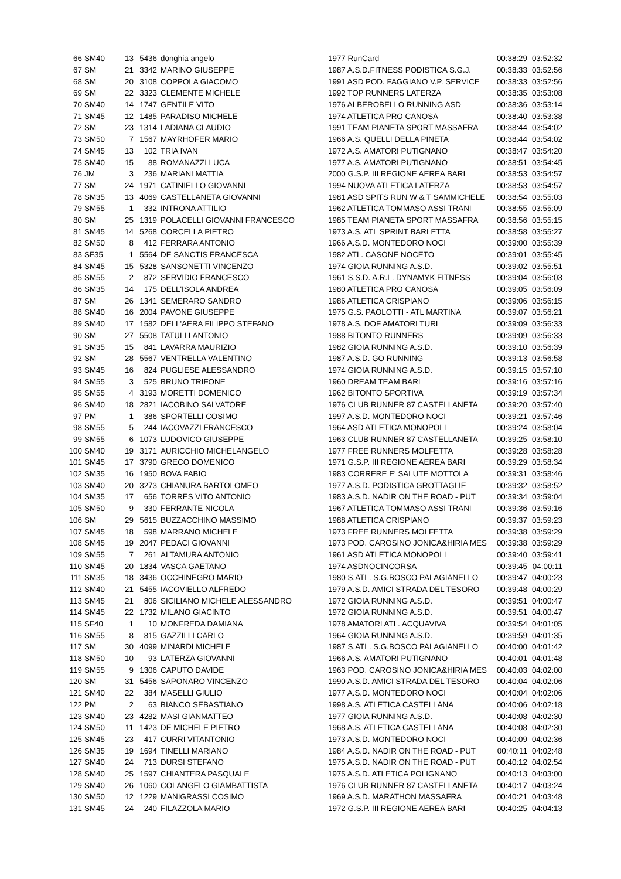| 66 | SM40 | 13 | 5436 | donghia angelo | 1977 RunCard | 00:38:29 | 03:52:32 |
| 67 | SM | 21 | 3342 | MARINO GIUSEPPE | 1987 A.S.D.FITNESS PODISTICA S.G.J. | 00:38:33 | 03:52:56 |
| 68 | SM | 20 | 3108 | COPPOLA GIACOMO | 1991 ASD POD. FAGGIANO V.P. SERVICE | 00:38:33 | 03:52:56 |
| 69 | SM | 22 | 3323 | CLEMENTE MICHELE | 1992 TOP RUNNERS LATERZA | 00:38:35 | 03:53:08 |
| 70 | SM40 | 14 | 1747 | GENTILE VITO | 1976 ALBEROBELLO RUNNING ASD | 00:38:36 | 03:53:14 |
| 71 | SM45 | 12 | 1485 | PARADISO MICHELE | 1974 ATLETICA PRO CANOSA | 00:38:40 | 03:53:38 |
| 72 | SM | 23 | 1314 | LADIANA CLAUDIO | 1991 TEAM PIANETA SPORT MASSAFRA | 00:38:44 | 03:54:02 |
| 73 | SM50 | 7 | 1567 | MAYRHOFER MARIO | 1966 A.S. QUELLI DELLA PINETA | 00:38:44 | 03:54:02 |
| 74 | SM45 | 13 | 102 | TRIA IVAN | 1972 A.S. AMATORI PUTIGNANO | 00:38:47 | 03:54:20 |
| 75 | SM40 | 15 | 88 | ROMANAZZI LUCA | 1977 A.S. AMATORI PUTIGNANO | 00:38:51 | 03:54:45 |
| 76 | JM | 3 | 236 | MARIANI MATTIA | 2000 G.S.P. III REGIONE AEREA BARI | 00:38:53 | 03:54:57 |
| 77 | SM | 24 | 1971 | CATINIELLO GIOVANNI | 1994 NUOVA ATLETICA LATERZA | 00:38:53 | 03:54:57 |
| 78 | SM35 | 13 | 4069 | CASTELLANETA GIOVANNI | 1981 ASD SPITS RUN W & T SAMMICHELE | 00:38:54 | 03:55:03 |
| 79 | SM55 | 1 | 332 | INTRONA ATTILIO | 1962 ATLETICA TOMMASO ASSI TRANI | 00:38:55 | 03:55:09 |
| 80 | SM | 25 | 1319 | POLACELLI GIOVANNI FRANCESCO | 1985 TEAM PIANETA SPORT MASSAFRA | 00:38:56 | 03:55:15 |
| 81 | SM45 | 14 | 5268 | CORCELLA PIETRO | 1973 A.S. ATL SPRINT BARLETTA | 00:38:58 | 03:55:27 |
| 82 | SM50 | 8 | 412 | FERRARA ANTONIO | 1966 A.S.D. MONTEDORO NOCI | 00:39:00 | 03:55:39 |
| 83 | SF35 | 1 | 5564 | DE SANCTIS FRANCESCA | 1982 ATL. CASONE NOCETO | 00:39:01 | 03:55:45 |
| 84 | SM45 | 15 | 5328 | SANSONETTI VINCENZO | 1974 GIOIA RUNNING A.S.D. | 00:39:02 | 03:55:51 |
| 85 | SM55 | 2 | 872 | SERVIDIO FRANCESCO | 1961 S.S.D. A.R.L. DYNAMYK FITNESS | 00:39:04 | 03:56:03 |
| 86 | SM35 | 14 | 175 | DELL'ISOLA ANDREA | 1980 ATLETICA PRO CANOSA | 00:39:05 | 03:56:09 |
| 87 | SM | 26 | 1341 | SEMERARO SANDRO | 1986 ATLETICA CRISPIANO | 00:39:06 | 03:56:15 |
| 88 | SM40 | 16 | 2004 | PAVONE GIUSEPPE | 1975 G.S. PAOLOTTI - ATL MARTINA | 00:39:07 | 03:56:21 |
| 89 | SM40 | 17 | 1582 | DELL'AERA FILIPPO STEFANO | 1978 A.S. DOF AMATORI TURI | 00:39:09 | 03:56:33 |
| 90 | SM | 27 | 5508 | TATULLI ANTONIO | 1988 BITONTO RUNNERS | 00:39:09 | 03:56:33 |
| 91 | SM35 | 15 | 841 | LAVARRA MAURIZIO | 1982 GIOIA RUNNING A.S.D. | 00:39:10 | 03:56:39 |
| 92 | SM | 28 | 5567 | VENTRELLA VALENTINO | 1987 A.S.D. GO RUNNING | 00:39:13 | 03:56:58 |
| 93 | SM45 | 16 | 824 | PUGLIESE ALESSANDRO | 1974 GIOIA RUNNING A.S.D. | 00:39:15 | 03:57:10 |
| 94 | SM55 | 3 | 525 | BRUNO TRIFONE | 1960 DREAM TEAM BARI | 00:39:16 | 03:57:16 |
| 95 | SM55 | 4 | 3193 | MORETTI DOMENICO | 1962 BITONTO SPORTIVA | 00:39:19 | 03:57:34 |
| 96 | SM40 | 18 | 2821 | IACOBINO SALVATORE | 1976 CLUB RUNNER 87 CASTELLANETA | 00:39:20 | 03:57:40 |
| 97 | PM | 1 | 386 | SPORTELLI COSIMO | 1997 A.S.D. MONTEDORO NOCI | 00:39:21 | 03:57:46 |
| 98 | SM55 | 5 | 244 | IACOVAZZI FRANCESCO | 1964 ASD ATLETICA MONOPOLI | 00:39:24 | 03:58:04 |
| 99 | SM55 | 6 | 1073 | LUDOVICO GIUSEPPE | 1963 CLUB RUNNER 87 CASTELLANETA | 00:39:25 | 03:58:10 |
| 100 | SM40 | 19 | 3171 | AURICCHIO MICHELANGELO | 1977 FREE RUNNERS MOLFETTA | 00:39:28 | 03:58:28 |
| 101 | SM45 | 17 | 3790 | GRECO DOMENICO | 1971 G.S.P. III REGIONE AEREA BARI | 00:39:29 | 03:58:34 |
| 102 | SM35 | 16 | 1950 | BOVA FABIO | 1983 CORRERE E' SALUTE MOTTOLA | 00:39:31 | 03:58:46 |
| 103 | SM40 | 20 | 3273 | CHIANURA BARTOLOMEO | 1977 A.S.D. PODISTICA GROTTAGLIE | 00:39:32 | 03:58:52 |
| 104 | SM35 | 17 | 656 | TORRES VITO ANTONIO | 1983 A.S.D. NADIR ON THE ROAD - PUT | 00:39:34 | 03:59:04 |
| 105 | SM50 | 9 | 330 | FERRANTE NICOLA | 1967 ATLETICA TOMMASO ASSI TRANI | 00:39:36 | 03:59:16 |
| 106 | SM | 29 | 5615 | BUZZACCHINO MASSIMO | 1988 ATLETICA CRISPIANO | 00:39:37 | 03:59:23 |
| 107 | SM45 | 18 | 598 | MARRANO MICHELE | 1973 FREE RUNNERS MOLFETTA | 00:39:38 | 03:59:29 |
| 108 | SM45 | 19 | 2047 | PEDACI GIOVANNI | 1973 POD. CAROSINO JONICA&HIRIA MES | 00:39:38 | 03:59:29 |
| 109 | SM55 | 7 | 261 | ALTAMURA ANTONIO | 1961 ASD ATLETICA MONOPOLI | 00:39:40 | 03:59:41 |
| 110 | SM45 | 20 | 1834 | VASCA GAETANO | 1974 ASDNOCINCORSA | 00:39:45 | 04:00:11 |
| 111 | SM35 | 18 | 3436 | OCCHINEGRO MARIO | 1980 S.ATL. S.G.BOSCO PALAGIANELLO | 00:39:47 | 04:00:23 |
| 112 | SM40 | 21 | 5455 | IACOVIELLO ALFREDO | 1979 A.S.D. AMICI STRADA DEL TESORO | 00:39:48 | 04:00:29 |
| 113 | SM45 | 21 | 806 | SICILIANO MICHELE ALESSANDRO | 1972 GIOIA RUNNING A.S.D. | 00:39:51 | 04:00:47 |
| 114 | SM45 | 22 | 1732 | MILANO GIACINTO | 1972 GIOIA RUNNING A.S.D. | 00:39:51 | 04:00:47 |
| 115 | SF40 | 1 | 10 | MONFREDA DAMIANA | 1978 AMATORI ATL. ACQUAVIVA | 00:39:54 | 04:01:05 |
| 116 | SM55 | 8 | 815 | GAZZILLI CARLO | 1964 GIOIA RUNNING A.S.D. | 00:39:59 | 04:01:35 |
| 117 | SM | 30 | 4099 | MINARDI MICHELE | 1987 S.ATL. S.G.BOSCO PALAGIANELLO | 00:40:00 | 04:01:42 |
| 118 | SM50 | 10 | 93 | LATERZA GIOVANNI | 1966 A.S. AMATORI PUTIGNANO | 00:40:01 | 04:01:48 |
| 119 | SM55 | 9 | 1306 | CAPUTO DAVIDE | 1963 POD. CAROSINO JONICA&HIRIA MES | 00:40:03 | 04:02:00 |
| 120 | SM | 31 | 5456 | SAPONARO VINCENZO | 1990 A.S.D. AMICI STRADA DEL TESORO | 00:40:04 | 04:02:06 |
| 121 | SM40 | 22 | 384 | MASELLI GIULIO | 1977 A.S.D. MONTEDORO NOCI | 00:40:04 | 04:02:06 |
| 122 | PM | 2 | 63 | BIANCO SEBASTIANO | 1998 A.S. ATLETICA CASTELLANA | 00:40:06 | 04:02:18 |
| 123 | SM40 | 23 | 4282 | MASI GIANMATTEO | 1977 GIOIA RUNNING A.S.D. | 00:40:08 | 04:02:30 |
| 124 | SM50 | 11 | 1423 | DE MICHELE PIETRO | 1968 A.S. ATLETICA CASTELLANA | 00:40:08 | 04:02:30 |
| 125 | SM45 | 23 | 417 | CURRI VITANTONIO | 1973 A.S.D. MONTEDORO NOCI | 00:40:09 | 04:02:36 |
| 126 | SM35 | 19 | 1694 | TINELLI MARIANO | 1984 A.S.D. NADIR ON THE ROAD - PUT | 00:40:11 | 04:02:48 |
| 127 | SM40 | 24 | 713 | DURSI STEFANO | 1975 A.S.D. NADIR ON THE ROAD - PUT | 00:40:12 | 04:02:54 |
| 128 | SM40 | 25 | 1597 | CHIANTERA PASQUALE | 1975 A.S.D. ATLETICA POLIGNANO | 00:40:13 | 04:03:00 |
| 129 | SM40 | 26 | 1060 | COLANGELO GIAMBATTISTA | 1976 CLUB RUNNER 87 CASTELLANETA | 00:40:17 | 04:03:24 |
| 130 | SM50 | 12 | 1229 | MANIGRASSI COSIMO | 1969 A.S.D. MARATHON MASSAFRA | 00:40:21 | 04:03:48 |
| 131 | SM45 | 24 | 240 | FILAZZOLA MARIO | 1972 G.S.P. III REGIONE AEREA BARI | 00:40:25 | 04:04:13 |